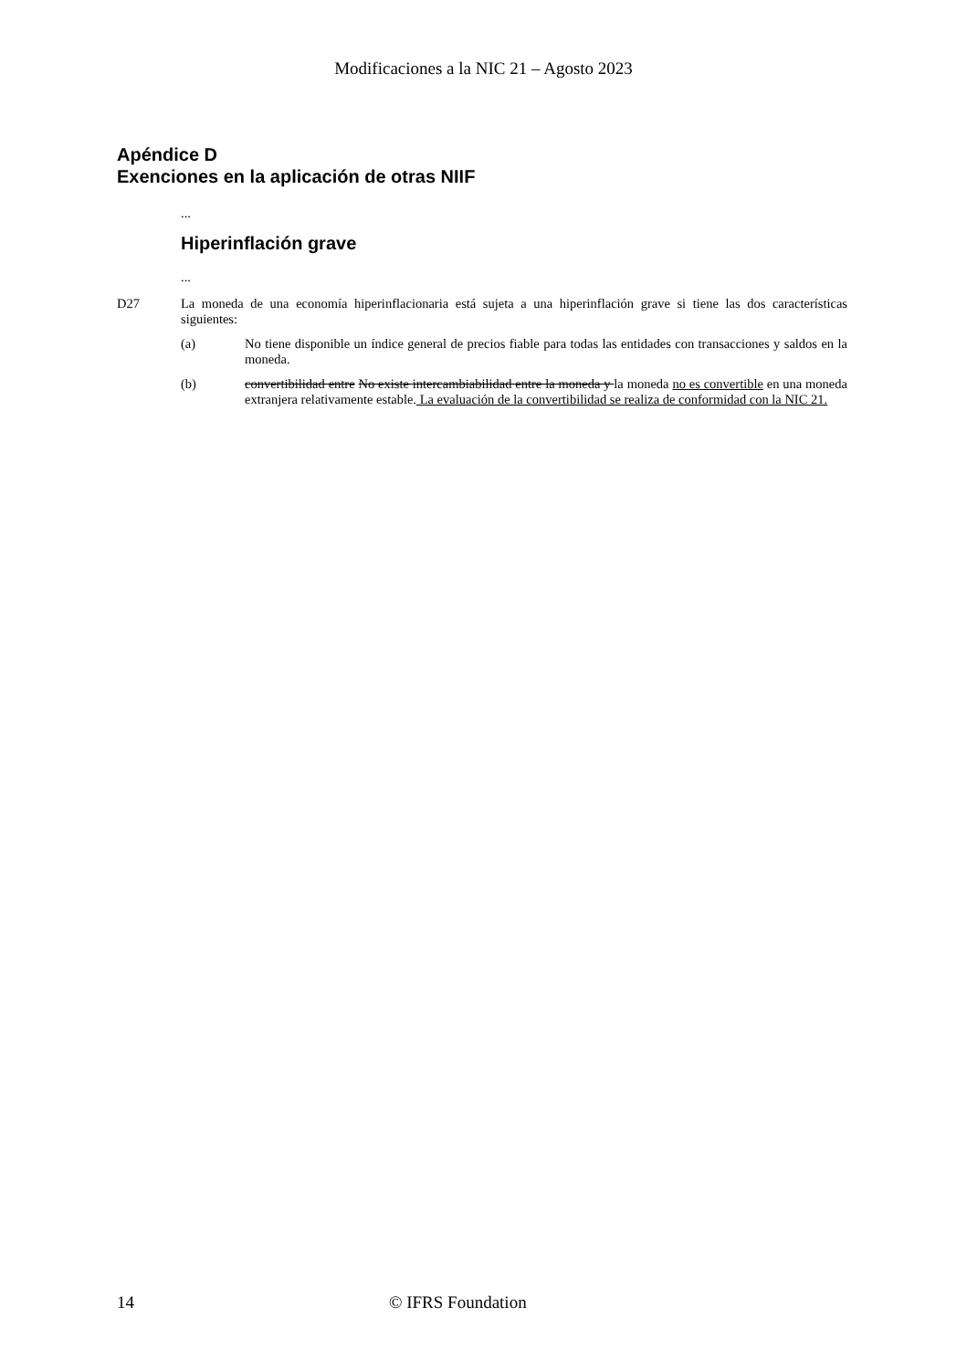Modificaciones a la NIC 21 – Agosto 2023
Apéndice D
Exenciones en la aplicación de otras NIIF
...
Hiperinflación grave
...
D27 La moneda de una economía hiperinflacionaria está sujeta a una hiperinflación grave si tiene las dos características siguientes:
(a) No tiene disponible un índice general de precios fiable para todas las entidades con transacciones y saldos en la moneda.
(b) convertibilidad entre No existe intercambiabilidad entre la moneda y la moneda no es convertible en una moneda extranjera relativamente estable. La evaluación de la convertibilidad se realiza de conformidad con la NIC 21.
14 © IFRS Foundation